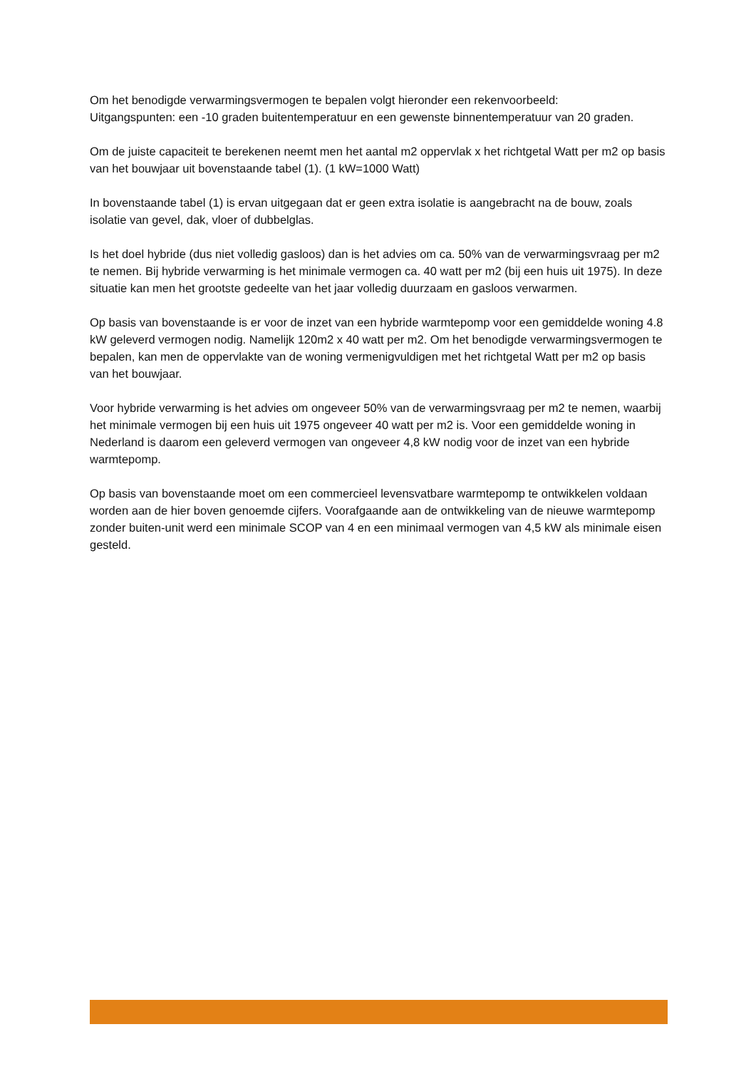Om het benodigde verwarmingsvermogen te bepalen volgt hieronder een rekenvoorbeeld:
Uitgangspunten: een -10 graden buitentemperatuur en een gewenste binnentemperatuur van 20 graden.
Om de juiste capaciteit te berekenen neemt men het aantal m2 oppervlak x het richtgetal Watt per m2 op basis van het bouwjaar uit bovenstaande tabel (1). (1 kW=1000 Watt)
In bovenstaande tabel (1) is ervan uitgegaan dat er geen extra isolatie is aangebracht na de bouw, zoals isolatie van gevel, dak, vloer of dubbelglas.
Is het doel hybride (dus niet volledig gasloos) dan is het advies om ca. 50% van de verwarmingsvraag per m2 te nemen. Bij hybride verwarming is het minimale vermogen ca. 40 watt per m2 (bij een huis uit 1975). In deze situatie kan men het grootste gedeelte van het jaar volledig duurzaam en gasloos verwarmen.
Op basis van bovenstaande is er voor de inzet van een hybride warmtepomp voor een gemiddelde woning 4.8 kW geleverd vermogen nodig. Namelijk 120m2 x 40 watt per m2. Om het benodigde verwarmingsvermogen te bepalen, kan men de oppervlakte van de woning vermenigvuldigen met het richtgetal Watt per m2 op basis van het bouwjaar.
Voor hybride verwarming is het advies om ongeveer 50% van de verwarmingsvraag per m2 te nemen, waarbij het minimale vermogen bij een huis uit 1975 ongeveer 40 watt per m2 is. Voor een gemiddelde woning in Nederland is daarom een geleverd vermogen van ongeveer 4,8 kW nodig voor de inzet van een hybride warmtepomp.
Op basis van bovenstaande moet om een commercieel levensvatbare warmtepomp te ontwikkelen voldaan worden aan de hier boven genoemde cijfers. Voorafgaande aan de ontwikkeling van de nieuwe warmtepomp zonder buiten-unit werd een minimale SCOP van 4 en een minimaal vermogen van 4,5 kW als minimale eisen gesteld.